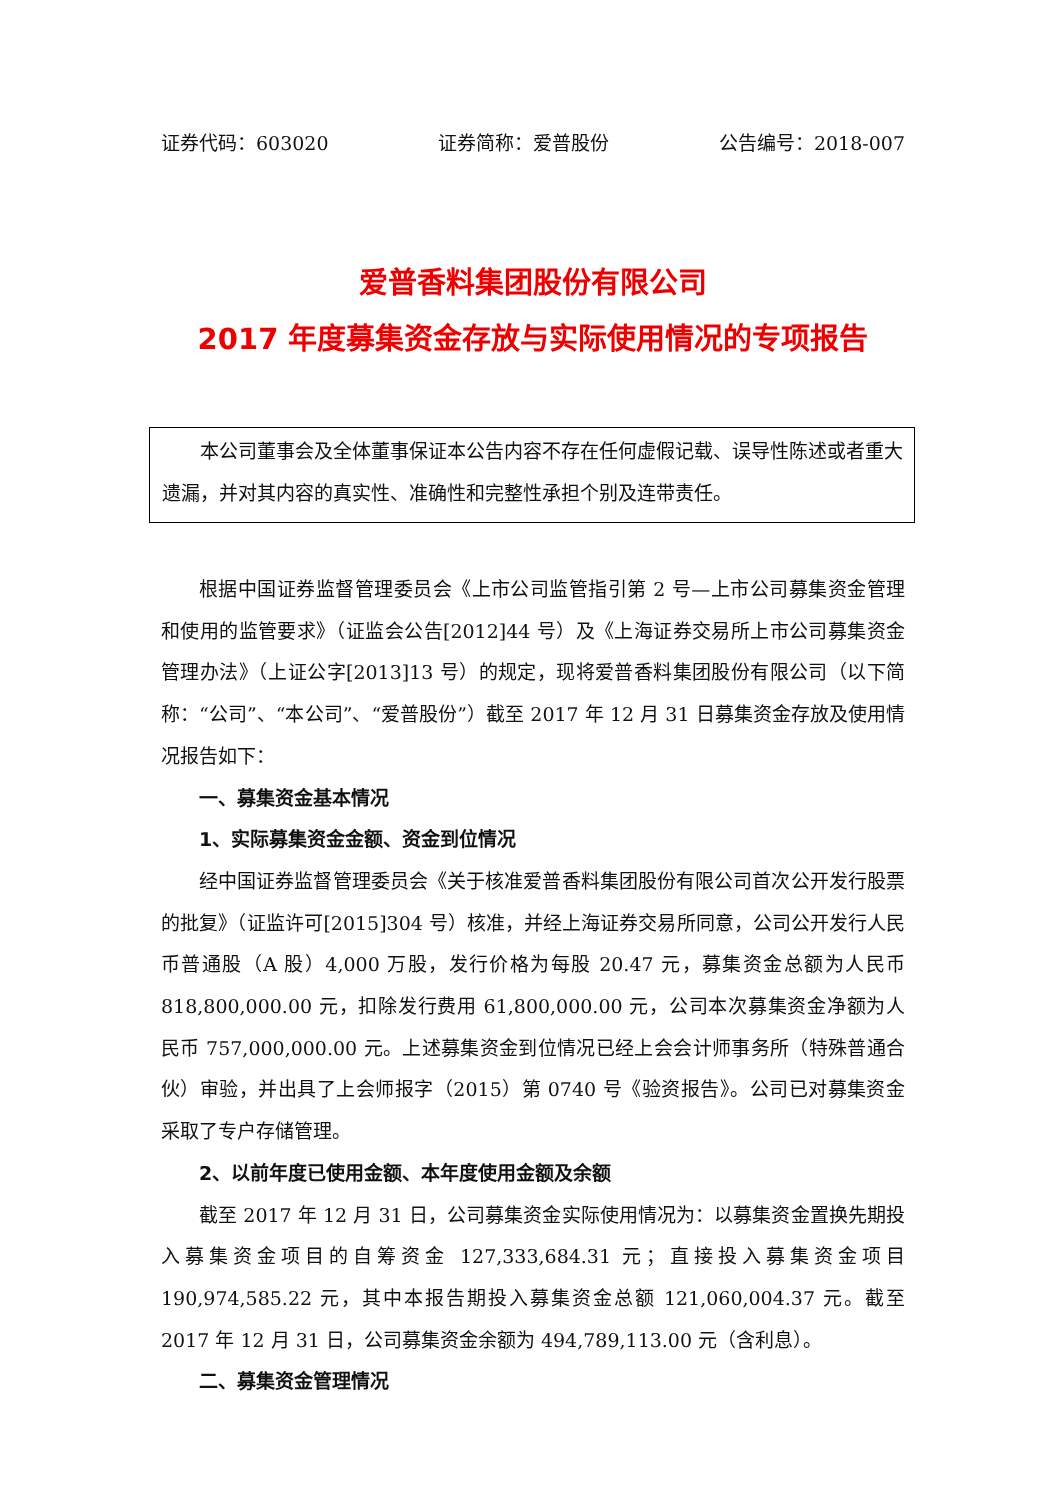证券代码：603020 证券简称：爱普股份 公告编号：2018-007
爱普香料集团股份有限公司
2017 年度募集资金存放与实际使用情况的专项报告
本公司董事会及全体董事保证本公告内容不存在任何虚假记载、误导性陈述或者重大遗漏，并对其内容的真实性、准确性和完整性承担个别及连带责任。
根据中国证券监督管理委员会《上市公司监管指引第 2 号—上市公司募集资金管理和使用的监管要求》（证监会公告[2012]44 号）及《上海证券交易所上市公司募集资金管理办法》（上证公字[2013]13 号）的规定，现将爱普香料集团股份有限公司（以下简称：“公司”、“本公司”、“爱普股份”）截至 2017 年 12 月 31 日募集资金存放及使用情况报告如下：
一、募集资金基本情况
1、实际募集资金金额、资金到位情况
经中国证券监督管理委员会《关于核准爱普香料集团股份有限公司首次公开发行股票的批复》（证监许可[2015]304 号）核准，并经上海证券交易所同意，公司公开发行人民币普通股（A 股）4,000 万股，发行价格为每股 20.47 元，募集资金总额为人民币 818,800,000.00 元，扣除发行费用 61,800,000.00 元，公司本次募集资金净额为人民币 757,000,000.00 元。上述募集资金到位情况已经上会会计师事务所（特殊普通合伙）审验，并出具了上会师报字（2015）第 0740 号《验资报告》。公司已对募集资金采取了专户存储管理。
2、以前年度已使用金额、本年度使用金额及余额
截至 2017 年 12 月 31 日，公司募集资金实际使用情况为：以募集资金置换先期投入募集资金项目的自筹资金 127,333,684.31 元；直接投入募集资金项目 190,974,585.22 元，其中本报告期投入募集资金总额 121,060,004.37 元。截至 2017 年 12 月 31 日，公司募集资金余额为 494,789,113.00 元（含利息）。
二、募集资金管理情况